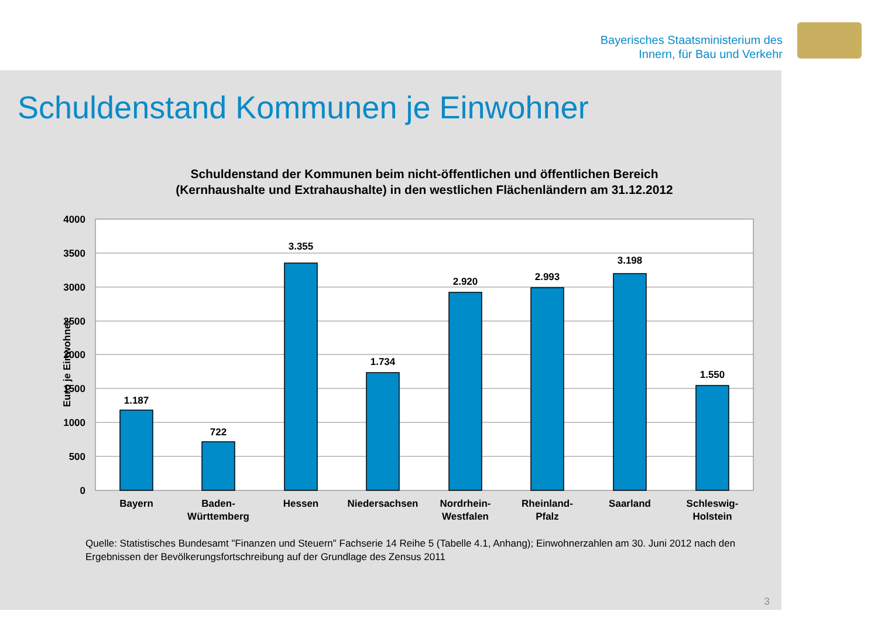Bayerisches Staatsministerium des
Innern, für Bau und Verkehr
Schuldenstand Kommunen je Einwohner
Schuldenstand der Kommunen beim nicht-öffentlichen und öffentlichen Bereich
(Kernhaushalte und Extrahaushalte) in den westlichen Flächenländern am 31.12.2012
Euro je Einwohner
4000
3500
3000
2500
2000
1500
1000
500
0
1.187
722
3.355
1.734
2.920
2.993
3.198
1.550
Bayern
Baden-
Württemberg
Hessen
Niedersachsen
Nordrhein-
Westfalen
Rheinland-
Pfalz
Saarland
Schleswig-
Holstein
Quelle: Statistisches Bundesamt "Finanzen und Steuern" Fachserie 14 Reihe 5 (Tabelle 4.1, Anhang); Einwohnerzahlen am 30. Juni 2012 nach den Ergebnissen der Bevölkerungsfortschreibung auf der Grundlage des Zensus 2011
3